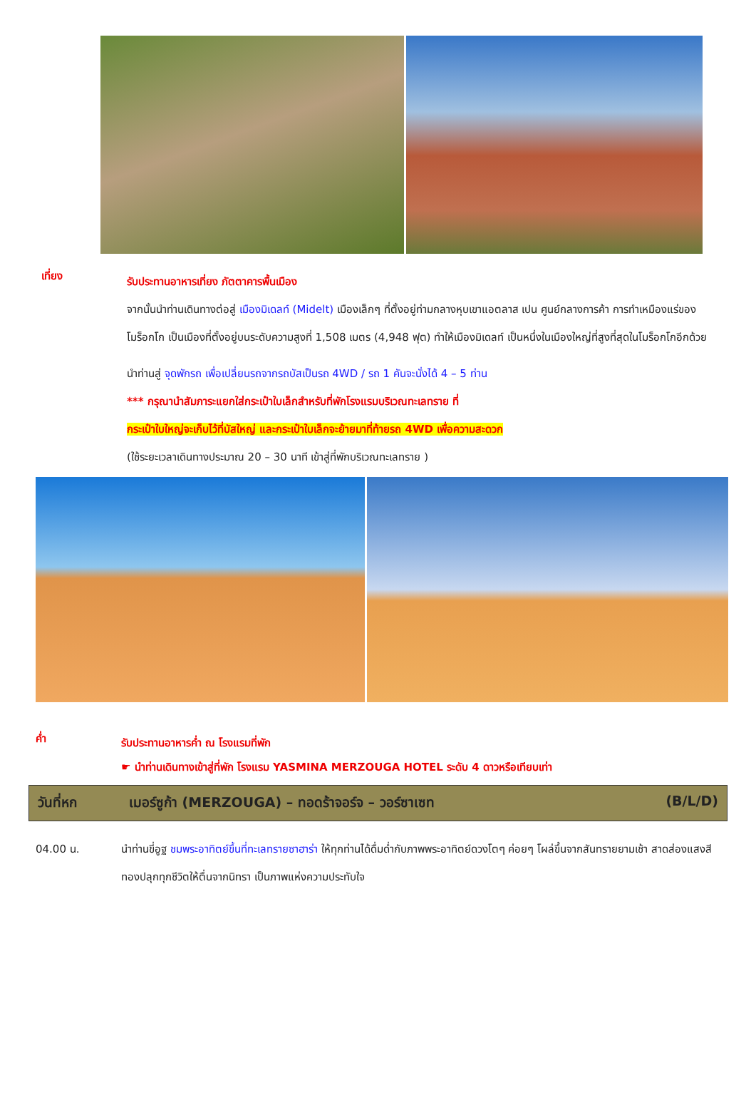เที่ยง
รับประทานอาหารเที่ยง ภัตตาคารพื้นเมือง
จากนั้นนำท่านเดินทางต่อสู่ เมืองมิเดลท์ (Midelt) เมืองเล็กๆ ที่ตั้งอยู่ท่ามกลางหุบเขาแอตลาส เปน ศูนย์กลางการค้า การทำเหมืองแร่ของ โมร็อกโก เป็นเมืองที่ตั้งอยู่บนระดับความสูงที่ 1,508 เมตร (4,948 ฟุต) ทำให้เมืองมิเดลท์ เป็นหนึ่งในเมืองใหญ่ที่สูงที่สุดในโมร็อกโกอีกด้วย
นำท่านสู่ จุดพักรถ เพื่อเปลี่ยนรถจากรถบัสเป็นรถ 4WD / รถ 1 คันจะนั่งได้ 4 – 5 ท่าน
*** กรุณานำสัมภาระแยกใส่กระเป๋าใบเล็กสำหรับที่พักโรงแรมบริเวณทะเลทราย ที่
กระเป๋าใบใหญ่จะเก็บไว้ที่บัสใหญ่ และกระเป๋าใบเล็กจะย้ายมาที่ท้ายรถ 4WD เพื่อความสะดวก
(ใช้ระยะเวลาเดินทางประมาณ 20 – 30 นาที เข้าสู่ที่พักบริเวณทะเลทราย )
ค่ำ
รับประทานอาหารค่ำ ณ โรงแรมที่พัก
☛ นำท่านเดินทางเข้าสู่ที่พัก โรงแรม YASMINA MERZOUGA HOTEL ระดับ 4 ดาวหรือเทียบเท่า
วันที่หก เมอร์ซูก้า (MERZOUGA) – ทอดร้าจอร์จ – วอร์ซาเซท (B/L/D)
04.00 น. นำท่านขี่อูฐ ชมพระอาทิตย์ขึ้นที่ทะเลทรายซาฮาร่า ให้ทุกท่านได้ดื่มด่ำกับภาพพระอาทิตย์ดวงโตๆ ค่อยๆ โผล่ขึ้นจากสันทรายยามเช้า สาดส่องแสงสีทองปลุกทุกชีวิตให้ตื่นจากนิทรา เป็นภาพแห่งความประทับใจ